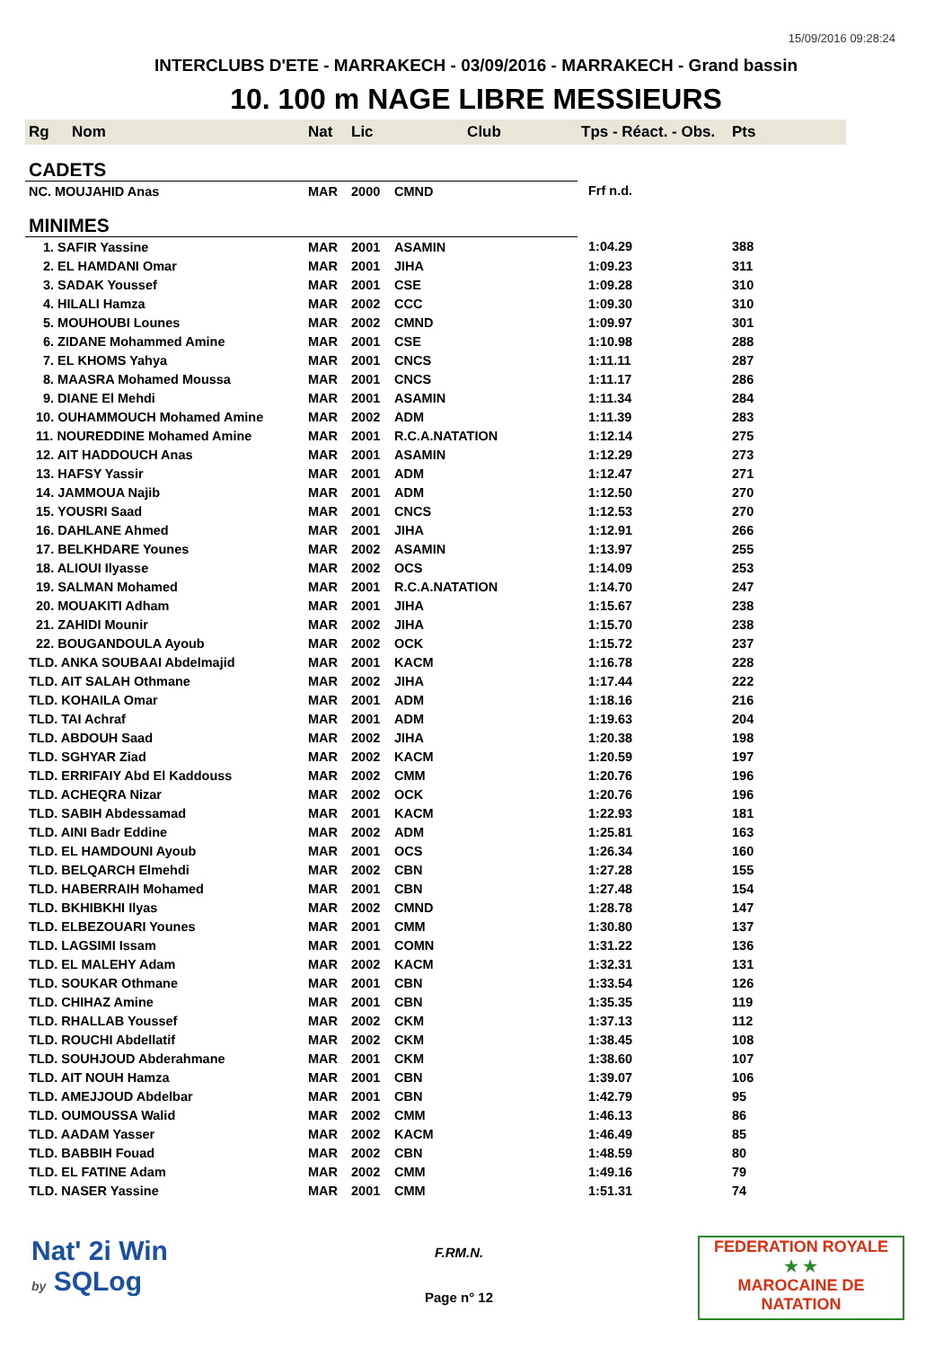15/09/2016 09:28:24
INTERCLUBS D'ETE - MARRAKECH - 03/09/2016 - MARRAKECH - Grand bassin
10. 100 m NAGE LIBRE MESSIEURS
| Rg | Nom | Nat | Lic | Club | Tps - Réact. - Obs. | Pts |
| --- | --- | --- | --- | --- | --- | --- |
| CADETS | | | | | | |
| NC. MOUJAHID Anas | | MAR | 2000 | CMND | Frf n.d. | |
| MINIMES | | | | | | |
| 1. SAFIR Yassine | | MAR | 2001 | ASAMIN | 1:04.29 | 388 |
| 2. EL HAMDANI Omar | | MAR | 2001 | JIHA | 1:09.23 | 311 |
| 3. SADAK Youssef | | MAR | 2001 | CSE | 1:09.28 | 310 |
| 4. HILALI Hamza | | MAR | 2002 | CCC | 1:09.30 | 310 |
| 5. MOUHOUBI Lounes | | MAR | 2002 | CMND | 1:09.97 | 301 |
| 6. ZIDANE Mohammed Amine | | MAR | 2001 | CSE | 1:10.98 | 288 |
| 7. EL KHOMS Yahya | | MAR | 2001 | CNCS | 1:11.11 | 287 |
| 8. MAASRA Mohamed Moussa | | MAR | 2001 | CNCS | 1:11.17 | 286 |
| 9. DIANE El Mehdi | | MAR | 2001 | ASAMIN | 1:11.34 | 284 |
| 10. OUHAMMOUCH Mohamed Amine | | MAR | 2002 | ADM | 1:11.39 | 283 |
| 11. NOUREDDINE Mohamed Amine | | MAR | 2001 | R.C.A.NATATION | 1:12.14 | 275 |
| 12. AIT HADDOUCH Anas | | MAR | 2001 | ASAMIN | 1:12.29 | 273 |
| 13. HAFSY Yassir | | MAR | 2001 | ADM | 1:12.47 | 271 |
| 14. JAMMOUA Najib | | MAR | 2001 | ADM | 1:12.50 | 270 |
| 15. YOUSRI Saad | | MAR | 2001 | CNCS | 1:12.53 | 270 |
| 16. DAHLANE Ahmed | | MAR | 2001 | JIHA | 1:12.91 | 266 |
| 17. BELKHDARE Younes | | MAR | 2002 | ASAMIN | 1:13.97 | 255 |
| 18. ALIOUI Ilyasse | | MAR | 2002 | OCS | 1:14.09 | 253 |
| 19. SALMAN Mohamed | | MAR | 2001 | R.C.A.NATATION | 1:14.70 | 247 |
| 20. MOUAKITI Adham | | MAR | 2001 | JIHA | 1:15.67 | 238 |
| 21. ZAHIDI Mounir | | MAR | 2002 | JIHA | 1:15.70 | 238 |
| 22. BOUGANDOULA Ayoub | | MAR | 2002 | OCK | 1:15.72 | 237 |
| TLD. ANKA SOUBAAI Abdelmajid | | MAR | 2001 | KACM | 1:16.78 | 228 |
| TLD. AIT SALAH Othmane | | MAR | 2002 | JIHA | 1:17.44 | 222 |
| TLD. KOHAILA Omar | | MAR | 2001 | ADM | 1:18.16 | 216 |
| TLD. TAI Achraf | | MAR | 2001 | ADM | 1:19.63 | 204 |
| TLD. ABDOUH Saad | | MAR | 2002 | JIHA | 1:20.38 | 198 |
| TLD. SGHYAR Ziad | | MAR | 2002 | KACM | 1:20.59 | 197 |
| TLD. ERRIFAIY Abd El Kaddouss | | MAR | 2002 | CMM | 1:20.76 | 196 |
| TLD. ACHEQRA Nizar | | MAR | 2002 | OCK | 1:20.76 | 196 |
| TLD. SABIH Abdessamad | | MAR | 2001 | KACM | 1:22.93 | 181 |
| TLD. AINI Badr Eddine | | MAR | 2002 | ADM | 1:25.81 | 163 |
| TLD. EL HAMDOUNI Ayoub | | MAR | 2001 | OCS | 1:26.34 | 160 |
| TLD. BELQARCH Elmehdi | | MAR | 2002 | CBN | 1:27.28 | 155 |
| TLD. HABERRAIH Mohamed | | MAR | 2001 | CBN | 1:27.48 | 154 |
| TLD. BKHIBKHI Ilyas | | MAR | 2002 | CMND | 1:28.78 | 147 |
| TLD. ELBEZOUARI Younes | | MAR | 2001 | CMM | 1:30.80 | 137 |
| TLD. LAGSIMI Issam | | MAR | 2001 | COMN | 1:31.22 | 136 |
| TLD. EL MALEHY Adam | | MAR | 2002 | KACM | 1:32.31 | 131 |
| TLD. SOUKAR Othmane | | MAR | 2001 | CBN | 1:33.54 | 126 |
| TLD. CHIHAZ Amine | | MAR | 2001 | CBN | 1:35.35 | 119 |
| TLD. RHALLAB Youssef | | MAR | 2002 | CKM | 1:37.13 | 112 |
| TLD. ROUCHI Abdellatif | | MAR | 2002 | CKM | 1:38.45 | 108 |
| TLD. SOUHJOUD Abderahmane | | MAR | 2001 | CKM | 1:38.60 | 107 |
| TLD. AIT NOUH Hamza | | MAR | 2001 | CBN | 1:39.07 | 106 |
| TLD. AMEJJOUD Abdelbar | | MAR | 2001 | CBN | 1:42.79 | 95 |
| TLD. OUMOUSSA Walid | | MAR | 2002 | CMM | 1:46.13 | 86 |
| TLD. AADAM Yasser | | MAR | 2002 | KACM | 1:46.49 | 85 |
| TLD. BABBIH Fouad | | MAR | 2002 | CBN | 1:48.59 | 80 |
| TLD. EL FATINE Adam | | MAR | 2002 | CMM | 1:49.16 | 79 |
| TLD. NASER Yassine | | MAR | 2001 | CMM | 1:51.31 | 74 |
Nat' 2i Win
by SQLog
F.RM.N.
Page n° 12
FEDERATION ROYALE
★ ★
MAROCAINE DE NATATION